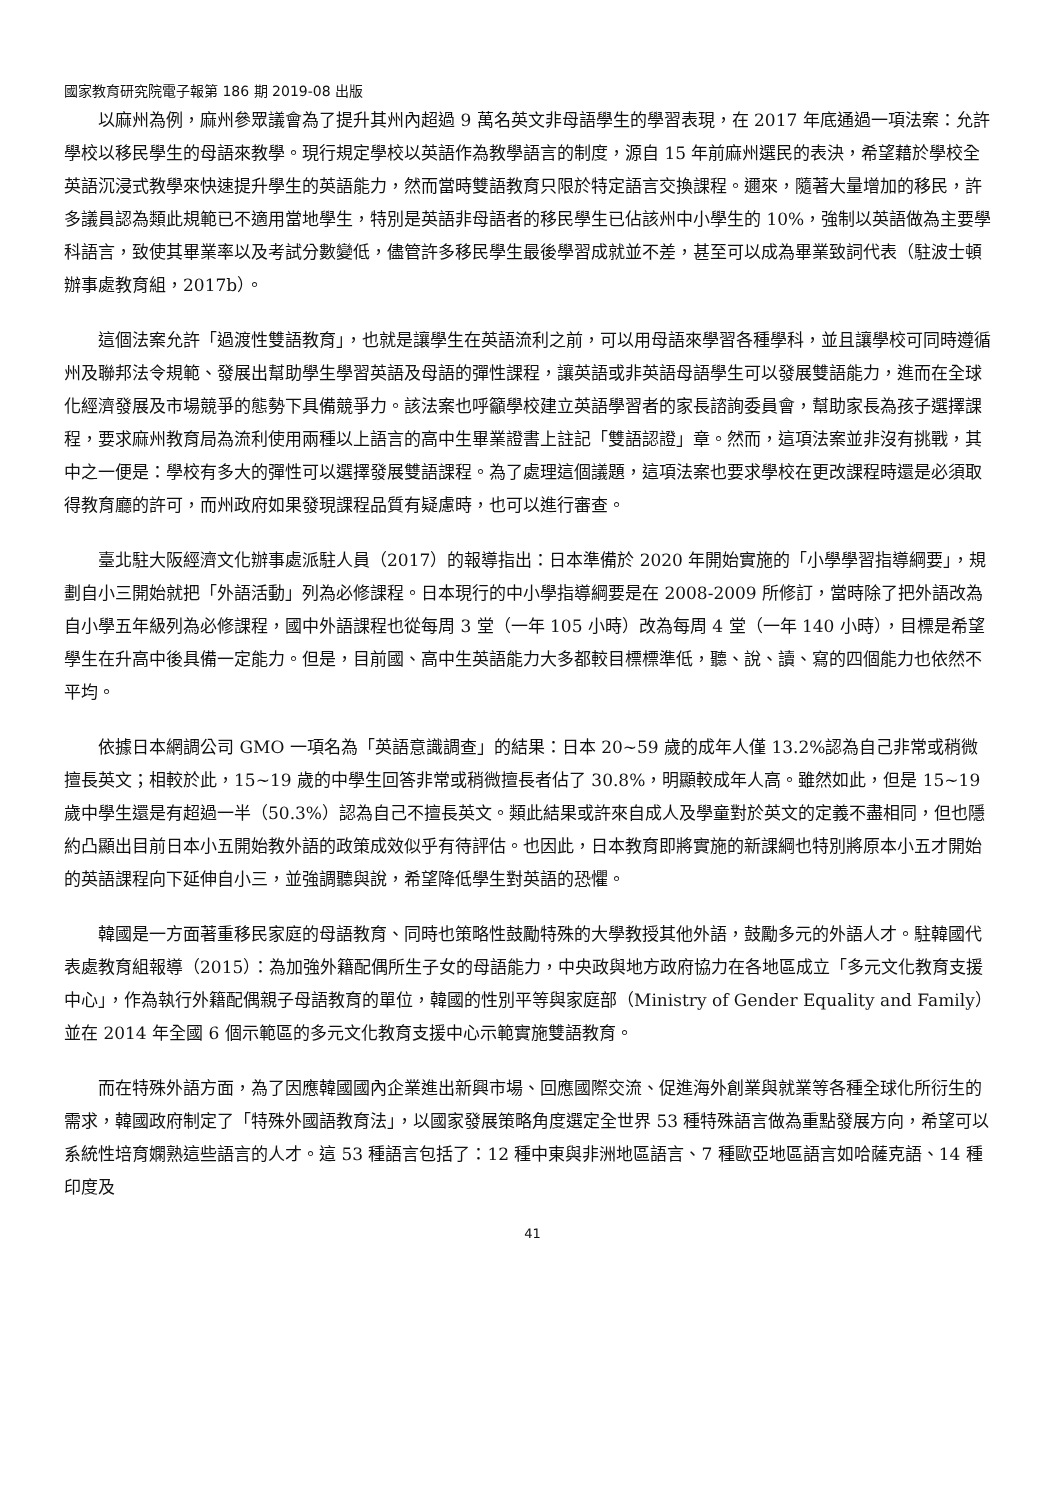國家教育研究院電子報第 186 期 2019-08 出版
以麻州為例，麻州參眾議會為了提升其州內超過 9 萬名英文非母語學生的學習表現，在 2017 年底通過一項法案：允許學校以移民學生的母語來教學。現行規定學校以英語作為教學語言的制度，源自 15 年前麻州選民的表決，希望藉於學校全英語沉浸式教學來快速提升學生的英語能力，然而當時雙語教育只限於特定語言交換課程。邇來，隨著大量增加的移民，許多議員認為類此規範已不適用當地學生，特別是英語非母語者的移民學生已佔該州中小學生的 10%，強制以英語做為主要學科語言，致使其畢業率以及考試分數變低，儘管許多移民學生最後學習成就並不差，甚至可以成為畢業致詞代表（駐波士頓辦事處教育組，2017b）。
這個法案允許「過渡性雙語教育」，也就是讓學生在英語流利之前，可以用母語來學習各種學科，並且讓學校可同時遵循州及聯邦法令規範、發展出幫助學生學習英語及母語的彈性課程，讓英語或非英語母語學生可以發展雙語能力，進而在全球化經濟發展及市場競爭的態勢下具備競爭力。該法案也呼籲學校建立英語學習者的家長諮詢委員會，幫助家長為孩子選擇課程，要求麻州教育局為流利使用兩種以上語言的高中生畢業證書上註記「雙語認證」章。然而，這項法案並非沒有挑戰，其中之一便是：學校有多大的彈性可以選擇發展雙語課程。為了處理這個議題，這項法案也要求學校在更改課程時還是必須取得教育廳的許可，而州政府如果發現課程品質有疑慮時，也可以進行審查。
臺北駐大阪經濟文化辦事處派駐人員（2017）的報導指出：日本準備於 2020 年開始實施的「小學學習指導綱要」，規劃自小三開始就把「外語活動」列為必修課程。日本現行的中小學指導綱要是在 2008-2009 所修訂，當時除了把外語改為自小學五年級列為必修課程，國中外語課程也從每周 3 堂（一年 105 小時）改為每周 4 堂（一年 140 小時），目標是希望學生在升高中後具備一定能力。但是，目前國、高中生英語能力大多都較目標標準低，聽、說、讀、寫的四個能力也依然不平均。
依據日本網調公司 GMO 一項名為「英語意識調查」的結果：日本 20~59 歲的成年人僅 13.2%認為自己非常或稍微擅長英文；相較於此，15~19 歲的中學生回答非常或稍微擅長者佔了 30.8%，明顯較成年人高。雖然如此，但是 15~19 歲中學生還是有超過一半（50.3%）認為自己不擅長英文。類此結果或許來自成人及學童對於英文的定義不盡相同，但也隱約凸顯出目前日本小五開始教外語的政策成效似乎有待評估。也因此，日本教育即將實施的新課綱也特別將原本小五才開始的英語課程向下延伸自小三，並強調聽與說，希望降低學生對英語的恐懼。
韓國是一方面著重移民家庭的母語教育、同時也策略性鼓勵特殊的大學教授其他外語，鼓勵多元的外語人才。駐韓國代表處教育組報導（2015）：為加強外籍配偶所生子女的母語能力，中央政與地方政府協力在各地區成立「多元文化教育支援中心」，作為執行外籍配偶親子母語教育的單位，韓國的性別平等與家庭部（Ministry of Gender Equality and Family）並在 2014 年全國 6 個示範區的多元文化教育支援中心示範實施雙語教育。
而在特殊外語方面，為了因應韓國國內企業進出新興市場、回應國際交流、促進海外創業與就業等各種全球化所衍生的需求，韓國政府制定了「特殊外國語教育法」，以國家發展策略角度選定全世界 53 種特殊語言做為重點發展方向，希望可以系統性培育嫻熟這些語言的人才。這 53 種語言包括了：12 種中東與非洲地區語言、7 種歐亞地區語言如哈薩克語、14 種印度及
41